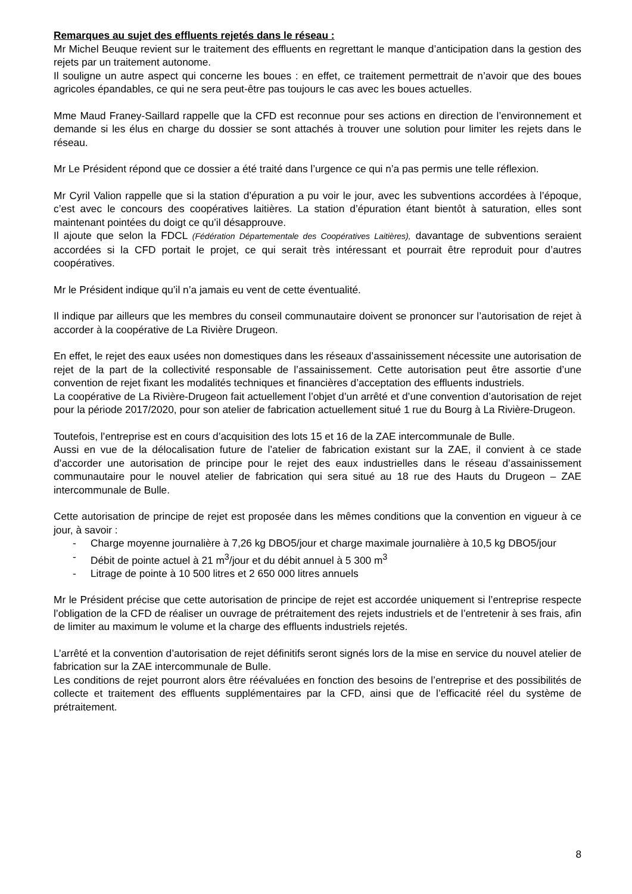Remarques au sujet des effluents rejetés dans le réseau :
Mr Michel Beuque revient sur le traitement des effluents en regrettant le manque d’anticipation dans la gestion des rejets par un traitement autonome.
Il souligne un autre aspect qui concerne les boues : en effet, ce traitement permettrait de n’avoir que des boues agricoles épandables, ce qui ne sera peut-être pas toujours le cas avec les boues actuelles.
Mme Maud Franey-Saillard rappelle que la CFD est reconnue pour ses actions en direction de l’environnement et demande si les élus en charge du dossier se sont attachés à trouver une solution pour limiter les rejets dans le réseau.
Mr Le Président répond que ce dossier a été traité dans l’urgence ce qui n’a pas permis une telle réflexion.
Mr Cyril Valion rappelle que si la station d’épuration a pu voir le jour, avec les subventions accordées à l’époque, c’est avec le concours des coopératives laitières. La station d’épuration étant bientôt à saturation, elles sont maintenant pointées du doigt ce qu’il désapprouve.
Il ajoute que selon la FDCL (Fédération Départementale des Coopératives Laitières), davantage de subventions seraient accordées si la CFD portait le projet, ce qui serait très intéressant et pourrait être reproduit pour d’autres coopératives.
Mr le Président indique qu’il n’a jamais eu vent de cette éventualité.
Il indique par ailleurs que les membres du conseil communautaire doivent se prononcer sur l’autorisation de rejet à accorder à la coopérative de La Rivière Drugeon.
En effet, le rejet des eaux usées non domestiques dans les réseaux d’assainissement nécessite une autorisation de rejet de la part de la collectivité responsable de l’assainissement. Cette autorisation peut être assortie d’une convention de rejet fixant les modalités techniques et financières d’acceptation des effluents industriels.
La coopérative de La Rivière-Drugeon fait actuellement l’objet d’un arrêté et d’une convention d’autorisation de rejet pour la période 2017/2020, pour son atelier de fabrication actuellement situé 1 rue du Bourg à La Rivière-Drugeon.
Toutefois, l’entreprise est en cours d’acquisition des lots 15 et 16 de la ZAE intercommunale de Bulle.
Aussi en vue de la délocalisation future de l’atelier de fabrication existant sur la ZAE, il convient à ce stade d’accorder une autorisation de principe pour le rejet des eaux industrielles dans le réseau d’assainissement communautaire pour le nouvel atelier de fabrication qui sera situé au 18 rue des Hauts du Drugeon – ZAE intercommunale de Bulle.
Cette autorisation de principe de rejet est proposée dans les mêmes conditions que la convention en vigueur à ce jour, à savoir :
- Charge moyenne journalière à 7,26 kg DBO5/jour et charge maximale journalière à 10,5 kg DBO5/jour
- Débit de pointe actuel à 21 m<sup>3</sup>/jour et du débit annuel à 5 300 m<sup>3</sup>
- Litrage de pointe à 10 500 litres et 2 650 000 litres annuels
Mr le Président précise que cette autorisation de principe de rejet est accordée uniquement si l’entreprise respecte l’obligation de la CFD de réaliser un ouvrage de prétraitement des rejets industriels et de l’entretenir à ses frais, afin de limiter au maximum le volume et la charge des effluents industriels rejetés.
L’arrêté et la convention d’autorisation de rejet définitifs seront signés lors de la mise en service du nouvel atelier de fabrication sur la ZAE intercommunale de Bulle.
Les conditions de rejet pourront alors être réévaluées en fonction des besoins de l’entreprise et des possibilités de collecte et traitement des effluents supplémentaires par la CFD, ainsi que de l’efficacité réel du système de prétraitement.
8